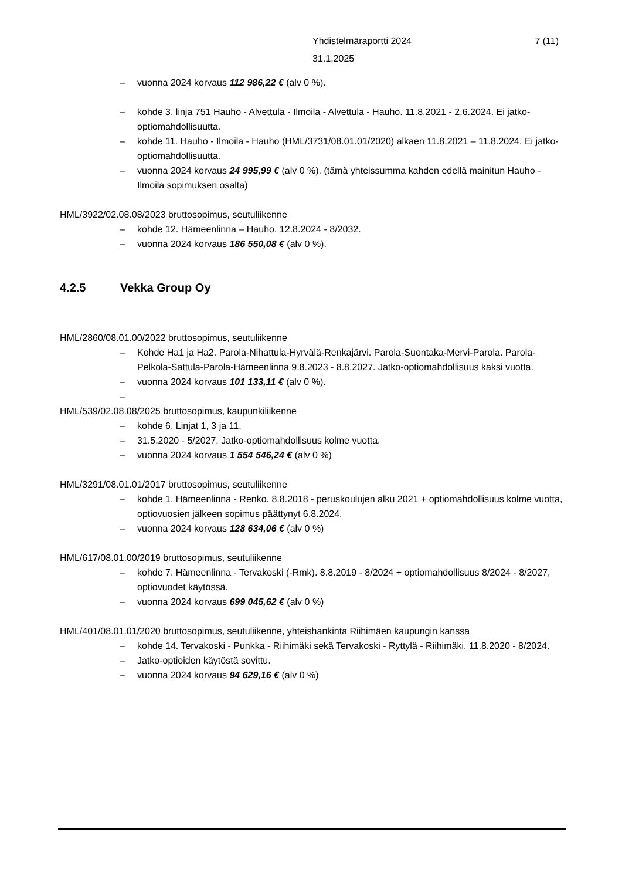7 (11) Yhdistelmäraportti 2024
31.1.2025
– vuonna 2024 korvaus 112 986,22 € (alv 0 %).
– kohde 3. linja 751 Hauho - Alvettula - Ilmoila - Alvettula - Hauho. 11.8.2021 - 2.6.2024. Ei jatko-optiomahdollisuutta.
– kohde 11. Hauho - Ilmoila - Hauho (HML/3731/08.01.01/2020) alkaen 11.8.2021 – 11.8.2024. Ei jatko-optiomahdollisuutta.
– vuonna 2024 korvaus 24 995,99 € (alv 0 %). (tämä yhteissumma kahden edellä mainitun Hauho - Ilmoila sopimuksen osalta)
HML/3922/02.08.08/2023 bruttosopimus, seutuliikenne
– kohde 12. Hämeenlinna – Hauho, 12.8.2024 - 8/2032.
– vuonna 2024 korvaus 186 550,08 € (alv 0 %).
4.2.5 Vekka Group Oy
HML/2860/08.01.00/2022 bruttosopimus, seutuliikenne
– Kohde Ha1 ja Ha2. Parola-Nihattula-Hyrvälä-Renkajärvi. Parola-Suontaka-Mervi-Parola. Parola-Pelkola-Sattula-Parola-Hämeenlinna 9.8.2023 - 8.8.2027. Jatko-optiomahdollisuus kaksi vuotta.
– vuonna 2024 korvaus 101 133,11 € (alv 0 %).
–
HML/539/02.08.08/2025 bruttosopimus, kaupunkiliikenne
– kohde 6. Linjat 1, 3 ja 11.
– 31.5.2020 - 5/2027. Jatko-optiomahdollisuus kolme vuotta.
– vuonna 2024 korvaus 1 554 546,24 € (alv 0 %)
HML/3291/08.01.01/2017 bruttosopimus, seutuliikenne
– kohde 1. Hämeenlinna - Renko. 8.8.2018 - peruskoulujen alku 2021 + optiomahdollisuus kolme vuotta, optiovuosien jälkeen sopimus päättynyt 6.8.2024.
– vuonna 2024 korvaus 128 634,06 € (alv 0 %)
HML/617/08.01.00/2019 bruttosopimus, seutuliikenne
– kohde 7. Hämeenlinna - Tervakoski (-Rmk). 8.8.2019 - 8/2024 + optiomahdollisuus 8/2024 - 8/2027, optiovuodet käytössä.
– vuonna 2024 korvaus 699 045,62 € (alv 0 %)
HML/401/08.01.01/2020 bruttosopimus, seutuliikenne, yhteishankinta Riihimäen kaupungin kanssa
– kohde 14. Tervakoski - Punkka - Riihimäki sekä Tervakoski - Ryttylä - Riihimäki. 11.8.2020 - 8/2024.
– Jatko-optioiden käytöstä sovittu.
– vuonna 2024 korvaus 94 629,16 € (alv 0 %)